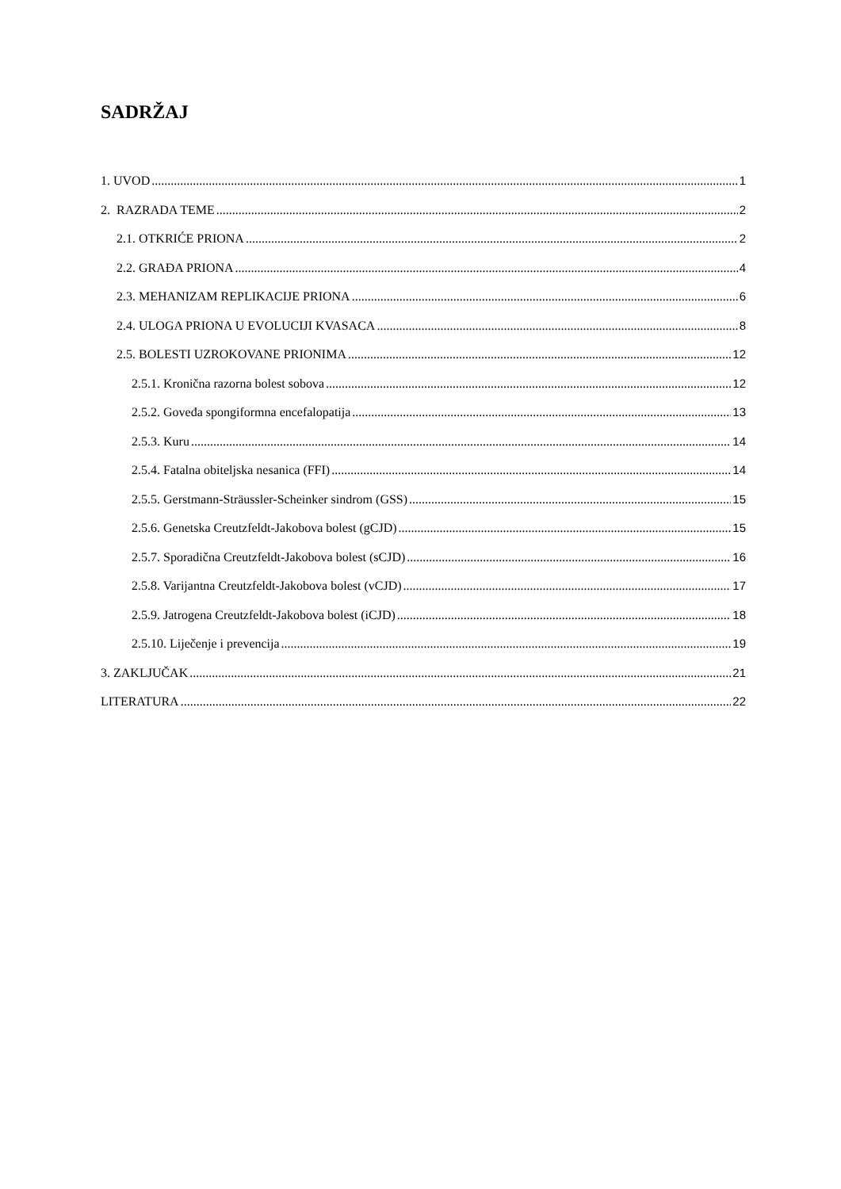SADRŽAJ
1. UVOD 1
2. RAZRADA TEME 2
2.1. OTKRIĆE PRIONA 2
2.2. GRAĐA PRIONA 4
2.3. MEHANIZAM REPLIKACIJE PRIONA 6
2.4. ULOGA PRIONA U EVOLUCIJI KVASACA 8
2.5. BOLESTI UZROKOVANE PRIONIMA 12
2.5.1. Kronična razorna bolest sobova 12
2.5.2. Goveđa spongiformna encefalopatija 13
2.5.3. Kuru 14
2.5.4. Fatalna obiteljska nesanica (FFI) 14
2.5.5. Gerstmann-Sträussler-Scheinker sindrom (GSS) 15
2.5.6. Genetska Creutzfeldt-Jakobova bolest (gCJD) 15
2.5.7. Sporadična Creutzfeldt-Jakobova bolest (sCJD) 16
2.5.8. Varijantna Creutzfeldt-Jakobova bolest (vCJD) 17
2.5.9. Jatrogena Creutzfeldt-Jakobova bolest (iCJD) 18
2.5.10. Liječenje i prevencija 19
3. ZAKLJUČAK 21
LITERATURA 22